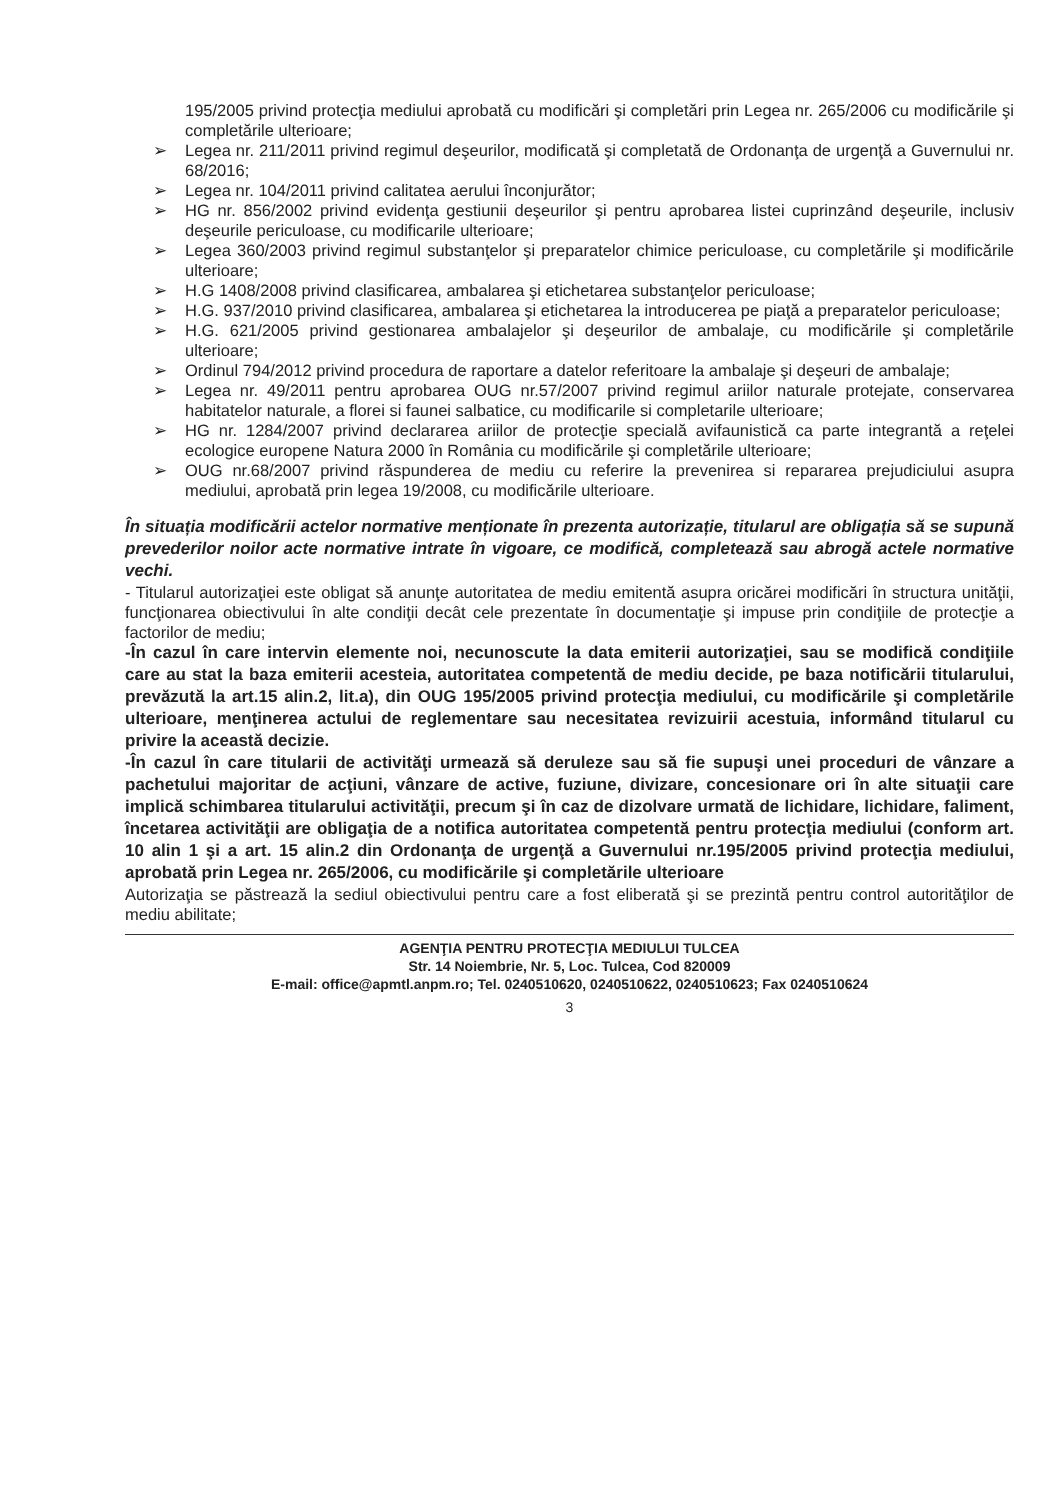195/2005 privind protecţia mediului aprobată cu modificări şi completări prin Legea nr. 265/2006 cu modificările şi completările ulterioare;
Legea nr. 211/2011 privind regimul deşeurilor, modificată şi completată de Ordonanţa de urgenţă a Guvernului nr. 68/2016;
Legea nr. 104/2011 privind calitatea aerului înconjurător;
HG nr. 856/2002 privind evidenţa gestiunii deşeurilor şi pentru aprobarea listei cuprinzând deşeurile, inclusiv deşeurile periculoase, cu modificarile ulterioare;
Legea 360/2003 privind regimul substanţelor şi preparatelor chimice periculoase, cu completările şi modificările ulterioare;
H.G 1408/2008 privind clasificarea, ambalarea şi etichetarea substanţelor periculoase;
H.G. 937/2010 privind clasificarea, ambalarea şi etichetarea la introducerea pe piaţă a preparatelor periculoase;
H.G. 621/2005 privind gestionarea ambalajelor şi deşeurilor de ambalaje, cu modificările şi completările ulterioare;
Ordinul 794/2012 privind procedura de raportare a datelor referitoare la ambalaje şi deşeuri de ambalaje;
Legea nr. 49/2011 pentru aprobarea OUG nr.57/2007 privind regimul ariilor naturale protejate, conservarea habitatelor naturale, a florei si faunei salbatice, cu modificarile si completarile ulterioare;
HG nr. 1284/2007 privind declararea ariilor de protecţie specială avifaunistică ca parte integrantă a reţelei ecologice europene Natura 2000 în România cu modificările şi completările ulterioare;
OUG nr.68/2007 privind răspunderea de mediu cu referire la prevenirea si repararea prejudiciului asupra mediului, aprobată prin legea 19/2008, cu modificările ulterioare.
În situația modificării actelor normative menționate în prezenta autorizație, titularul are obligația să se supună prevederilor noilor acte normative intrate în vigoare, ce modifică, completează sau abrogă actele normative vechi.
- Titularul autorizaţiei este obligat să anunţe autoritatea de mediu emitentă asupra oricărei modificări în structura unităţii, funcţionarea obiectivului în alte condiţii decât cele prezentate în documentaţie şi impuse prin condiţiile de protecţie a factorilor de mediu;
-În cazul în care intervin elemente noi, necunoscute la data emiterii autorizaţiei, sau se modifică condiţiile care au stat la baza emiterii acesteia, autoritatea competentă de mediu decide, pe baza notificării titularului, prevăzută la art.15 alin.2, lit.a), din OUG 195/2005 privind protecţia mediului, cu modificările şi completările ulterioare, menţinerea actului de reglementare sau necesitatea revizuirii acestuia, informând titularul cu privire la această decizie.
-În cazul în care titularii de activităţi urmează să deruleze sau să fie supuşi unei proceduri de vânzare a pachetului majoritar de acţiuni, vânzare de active, fuziune, divizare, concesionare ori în alte situaţii care implică schimbarea titularului activităţii, precum şi în caz de dizolvare urmată de lichidare, lichidare, faliment, încetarea activităţii are obligaţia de a notifica autoritatea competentă pentru protecţia mediului (conform art. 10 alin 1 şi a art. 15 alin.2 din Ordonanţa de urgenţă a Guvernului nr.195/2005 privind protecţia mediului, aprobată prin Legea nr. 265/2006, cu modificările şi completările ulterioare
Autorizaţia se păstrează la sediul obiectivului pentru care a fost eliberată şi se prezintă pentru control autorităţilor de mediu abilitate;
AGENŢIA PENTRU PROTECŢIA MEDIULUI TULCEA
Str. 14 Noiembrie, Nr. 5, Loc. Tulcea, Cod 820009
E-mail: office@apmtl.anpm.ro; Tel. 0240510620, 0240510622, 0240510623; Fax 0240510624
3